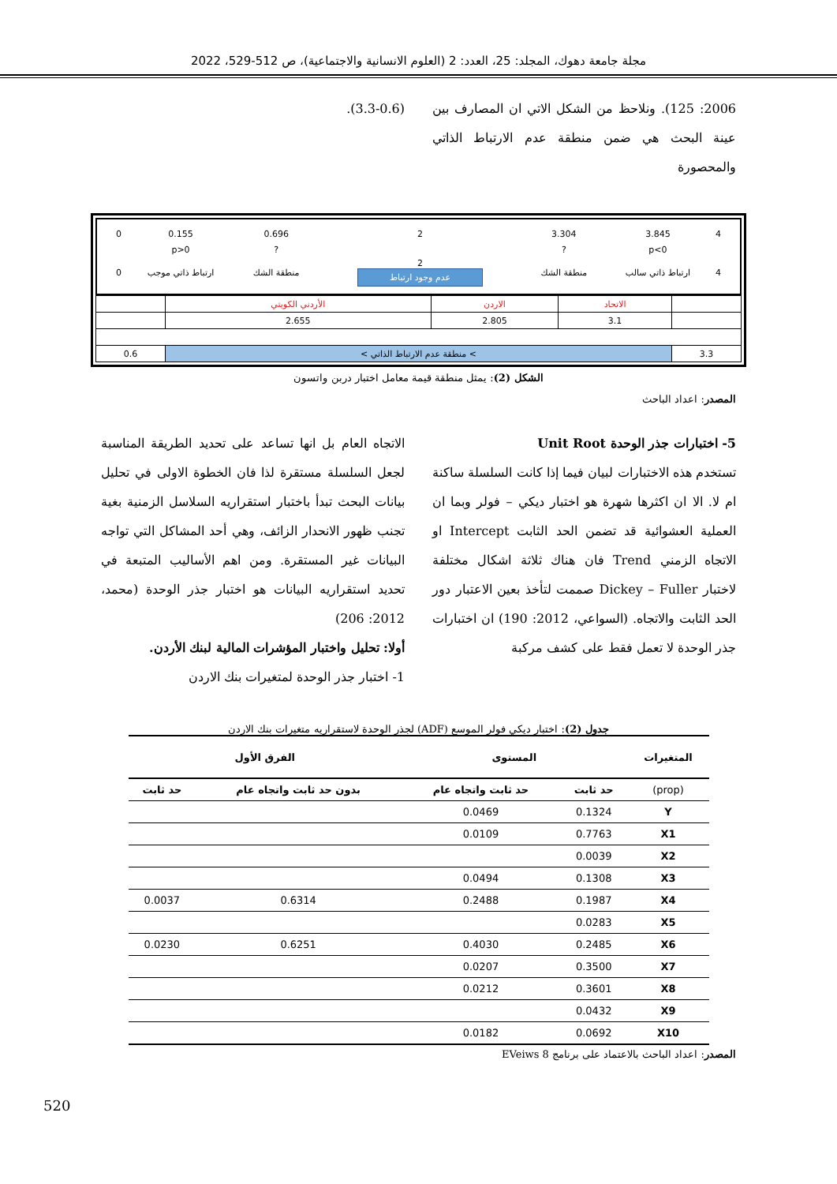مجلة جامعة دهوك، المجلد: 25، العدد: 2 (العلوم الانسانية والاجتماعية)، ص 512-529، 2022
2006: 125). ونلاحظ من الشكل الاتي ان المصارف بين عينة البحث هي ضمن منطقة عدم الارتباط الذاتي والمحصورة
(3.3-0.6).
| 0 | 0.155 | 0.696 | 2 | 3.304 | 3.845 | 4 |
| | p>0 | ? | | ? | p<0 | |
| 0 | ارتباط ذاتي موجب | منطقة الشك | 2 عدم وجود ارتباط | منطقة الشك | ارتباط ذاتي سالب | 4 |
| | الأردني الكويتي | الاردن | الاتحاد | |
| | 2.655 | 2.805 | 3.1 | |
| 0.6 | < منطقة عدم الارتباط الذاتي < | | | 3.3 |
الشكل (2): يمثل منطقة قيمة معامل اختبار دربن واتسون
المصدر: اعداد الباحث
5- اختبارات جذر الوحدة Unit Root
تستخدم هذه الاختبارات لبيان فيما إذا كانت السلسلة ساكنة ام لا. الا ان اكثرها شهرة هو اختبار ديكي – فولر وبما ان العملية العشوائية قد تضمن الحد الثابت Intercept او الاتجاه الزمني Trend فان هناك ثلاثة اشكال مختلفة لاختبار Dickey – Fuller صممت لتأخذ بعين الاعتبار دور الحد الثابت والاتجاه. (السواعي، 2012: 190) ان اختبارات جذر الوحدة لا تعمل فقط على كشف مركبة
الاتجاه العام بل انها تساعد على تحديد الطريقة المناسبة لجعل السلسلة مستقرة لذا فان الخطوة الاولى في تحليل بيانات البحث تبدأ باختبار استقراريه السلاسل الزمنية بغية تجنب ظهور الانحدار الزائف، وهي أحد المشاكل التي تواجه البيانات غير المستقرة. ومن اهم الأساليب المتبعة في تحديد استقراريه البيانات هو اختبار جذر الوحدة (محمد، 2012: 206)
أولا: تحليل واختبار المؤشرات المالية لبنك الأردن.
1- اختبار جذر الوحدة لمتغيرات بنك الاردن
جدول (2): اختبار ديكي فولر الموسع (ADF) لجذر الوحدة لاستقراريه متغيرات بنك الاردن
| المتغيرات | المستوى | | الفرق الأول | |
| --- | --- | --- | --- | --- |
| (prop) | حد ثابت | حد ثابت واتجاه عام | بدون حد ثابت واتجاه عام | حد ثابت |
| Y | 0.1324 | 0.0469 | | |
| X1 | 0.7763 | 0.0109 | | |
| X2 | 0.0039 | | | |
| X3 | 0.1308 | 0.0494 | | |
| X4 | 0.1987 | 0.2488 | 0.6314 | 0.0037 |
| X5 | 0.0283 | | | |
| X6 | 0.2485 | 0.4030 | 0.6251 | 0.0230 |
| X7 | 0.3500 | 0.0207 | | |
| X8 | 0.3601 | 0.0212 | | |
| X9 | 0.0432 | | | |
| X10 | 0.0692 | 0.0182 | | |
المصدر: اعداد الباحث بالاعتماد على برنامج EVeiws 8
520